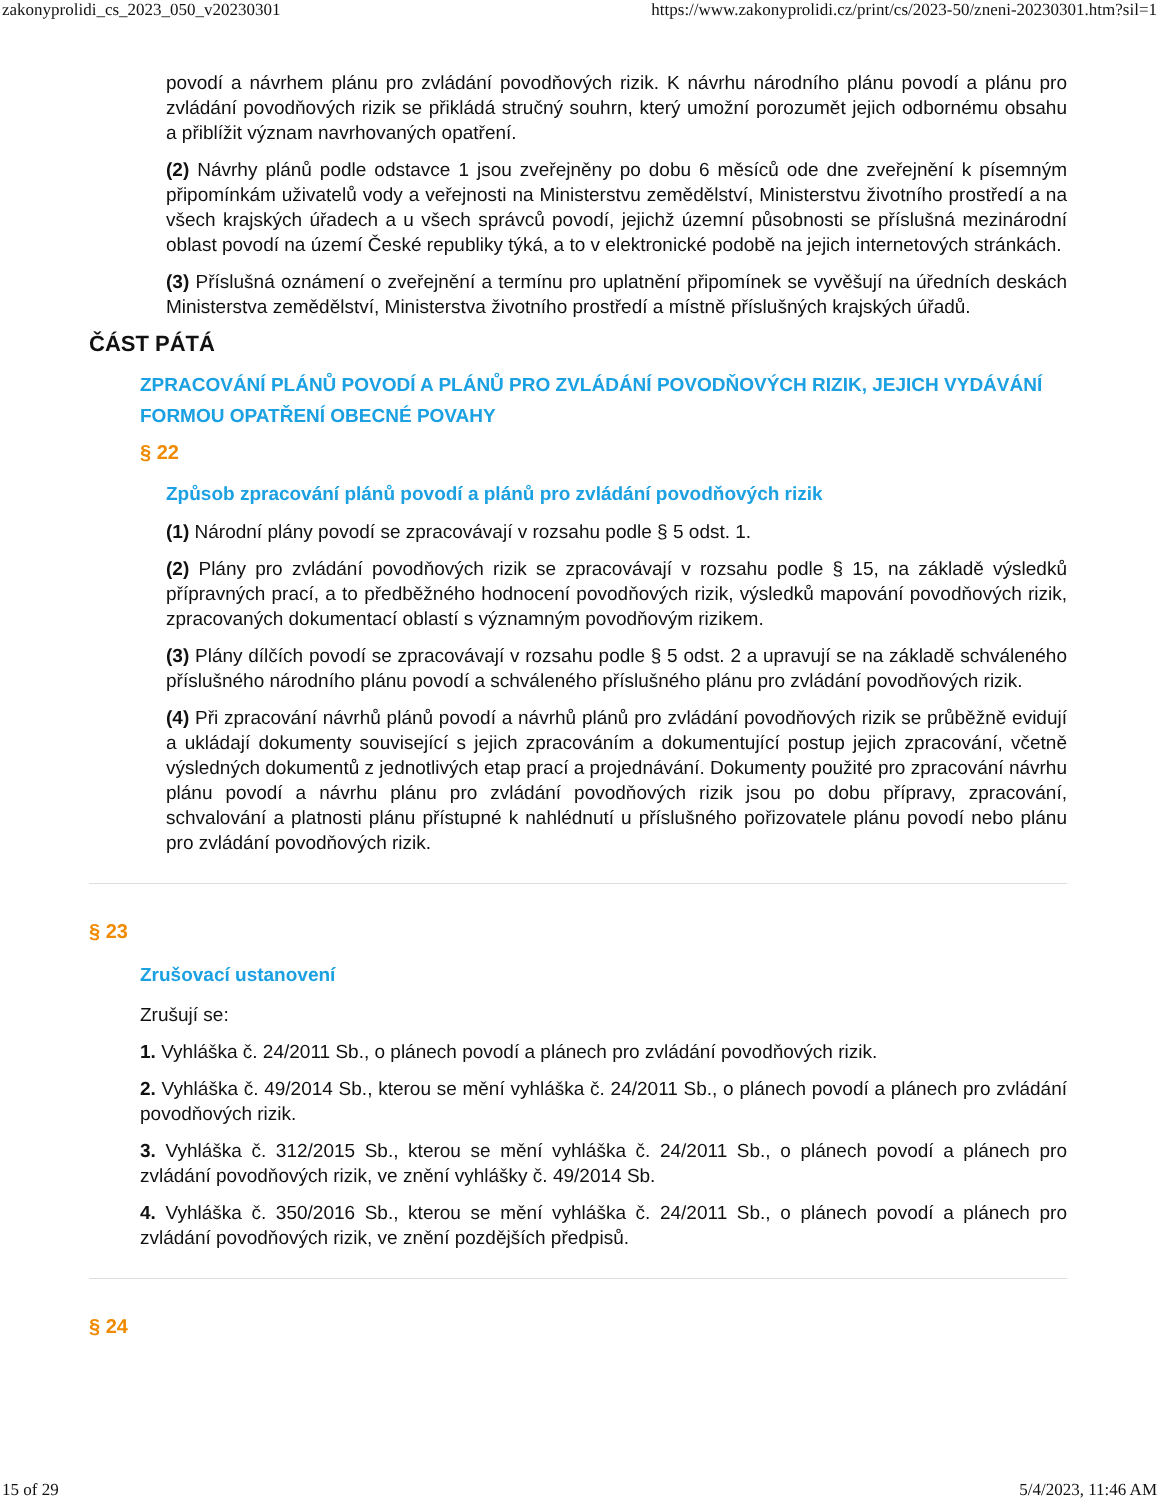zakonyprolidi_cs_2023_050_v20230301 https://www.zakonyprolidi.cz/print/cs/2023-50/zneni-20230301.htm?sil=1
povodí a návrhem plánu pro zvládání povodňových rizik. K návrhu národního plánu povodí a plánu pro zvládání povodňových rizik se přikládá stručný souhrn, který umožní porozumět jejich odbornému obsahu a přiblížit význam navrhovaných opatření.
(2) Návrhy plánů podle odstavce 1 jsou zveřejněny po dobu 6 měsíců ode dne zveřejnění k písemným připomínkám uživatelů vody a veřejnosti na Ministerstvu zemědělství, Ministerstvu životního prostředí a na všech krajských úřadech a u všech správců povodí, jejichž územní působnosti se příslušná mezinárodní oblast povodí na území České republiky týká, a to v elektronické podobě na jejich internetových stránkách.
(3) Příslušná oznámení o zveřejnění a termínu pro uplatnění připomínek se vyvěšují na úředních deskách Ministerstva zemědělství, Ministerstva životního prostředí a místně příslušných krajských úřadů.
ČÁST PÁTÁ
ZPRACOVÁNÍ PLÁNŮ POVODÍ A PLÁNŮ PRO ZVLÁDÁNÍ POVODŇOVÝCH RIZIK, JEJICH VYDÁVÁNÍ FORMOU OPATŘENÍ OBECNÉ POVAHY
§ 22
Způsob zpracování plánů povodí a plánů pro zvládání povodňových rizik
(1) Národní plány povodí se zpracovávají v rozsahu podle § 5 odst. 1.
(2) Plány pro zvládání povodňových rizik se zpracovávají v rozsahu podle § 15, na základě výsledků přípravných prací, a to předběžného hodnocení povodňových rizik, výsledků mapování povodňových rizik, zpracovaných dokumentací oblastí s významným povodňovým rizikem.
(3) Plány dílčích povodí se zpracovávají v rozsahu podle § 5 odst. 2 a upravují se na základě schváleného příslušného národního plánu povodí a schváleného příslušného plánu pro zvládání povodňových rizik.
(4) Při zpracování návrhů plánů povodí a návrhů plánů pro zvládání povodňových rizik se průběžně evidují a ukládají dokumenty související s jejich zpracováním a dokumentující postup jejich zpracování, včetně výsledných dokumentů z jednotlivých etap prací a projednávání. Dokumenty použité pro zpracování návrhu plánu povodí a návrhu plánu pro zvládání povodňových rizik jsou po dobu přípravy, zpracování, schvalování a platnosti plánu přístupné k nahlédnutí u příslušného pořizovatele plánu povodí nebo plánu pro zvládání povodňových rizik.
§ 23
Zrušovací ustanovení
Zrušují se:
1. Vyhláška č. 24/2011 Sb., o plánech povodí a plánech pro zvládání povodňových rizik.
2. Vyhláška č. 49/2014 Sb., kterou se mění vyhláška č. 24/2011 Sb., o plánech povodí a plánech pro zvládání povodňových rizik.
3. Vyhláška č. 312/2015 Sb., kterou se mění vyhláška č. 24/2011 Sb., o plánech povodí a plánech pro zvládání povodňových rizik, ve znění vyhlášky č. 49/2014 Sb.
4. Vyhláška č. 350/2016 Sb., kterou se mění vyhláška č. 24/2011 Sb., o plánech povodí a plánech pro zvládání povodňových rizik, ve znění pozdějších předpisů.
§ 24
15 of 29 5/4/2023, 11:46 AM